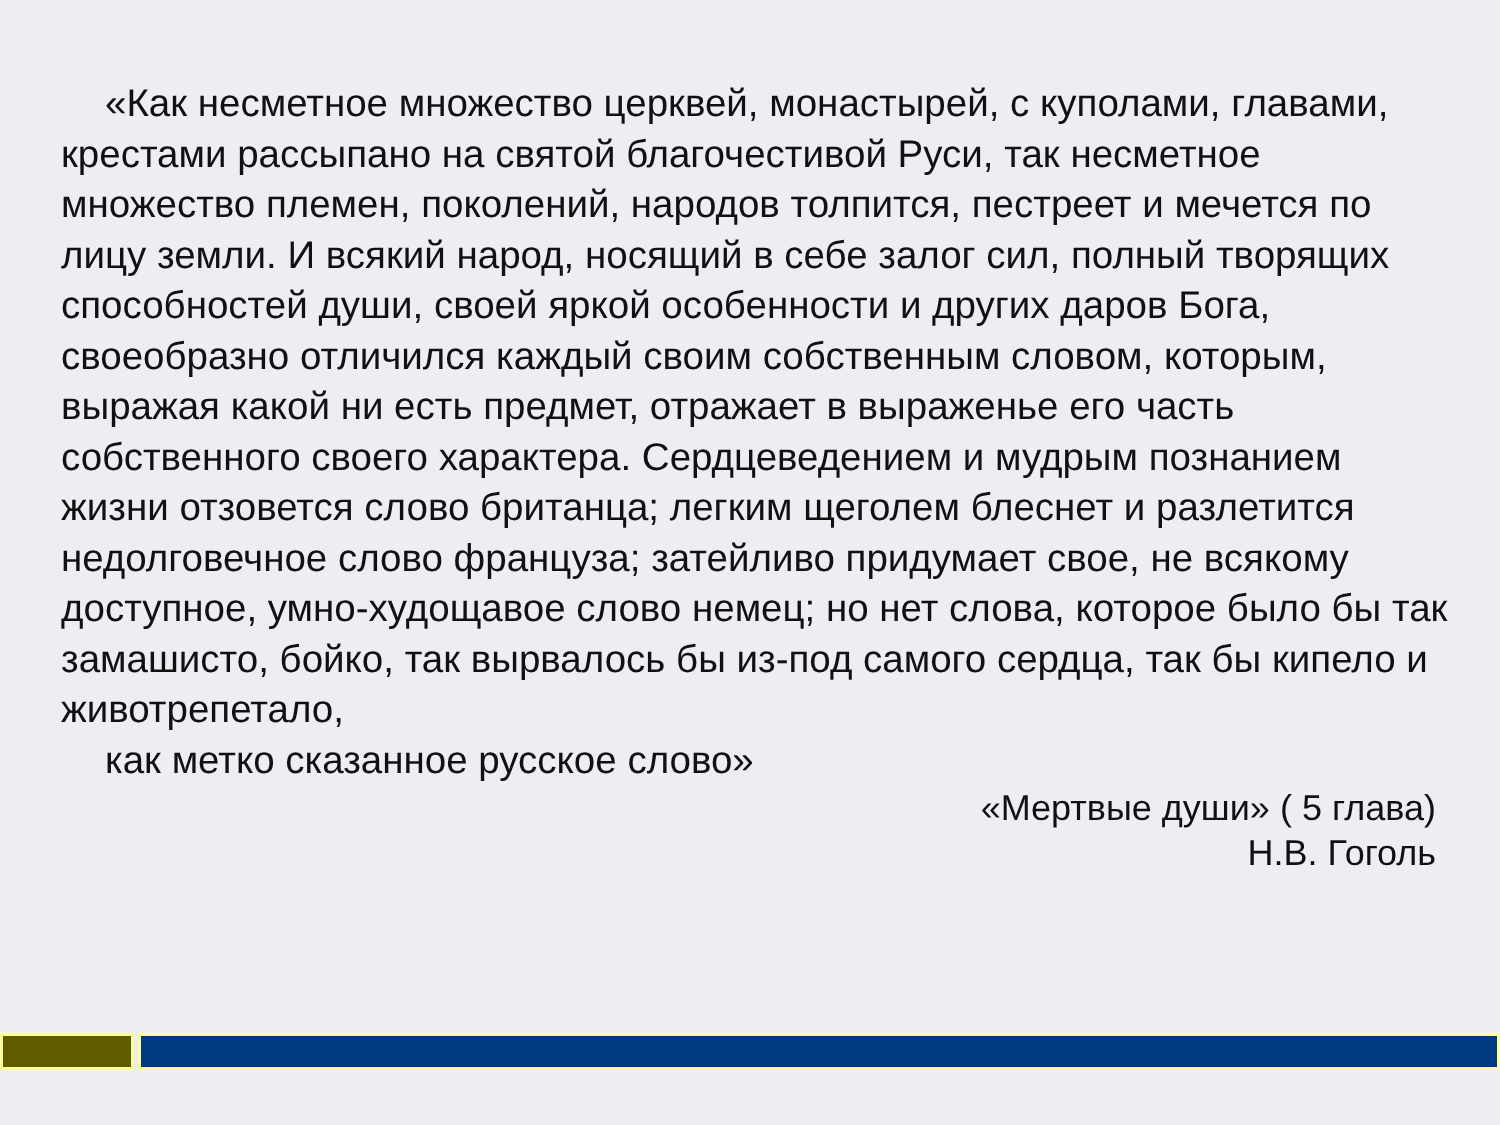«Как несметное множество церквей, монастырей, с куполами, главами, крестами рассыпано на святой благочестивой Руси, так несметное множество племен, поколений, народов толпится, пестреет и мечется по лицу земли. И всякий народ, носящий в себе залог сил, полный творящих способностей души, своей яркой особенности и других даров Бога, своеобразно отличился каждый своим собственным словом, которым, выражая какой ни есть предмет, отражает в выраженье его часть собственного своего характера. Сердцеведением и мудрым познанием жизни отзовется слово британца; легким щеголем блеснет и разлетится недолговечное слово француза; затейливо придумает свое, не всякому доступное, умно-худощавое слово немец; но нет слова, которое было бы так замашисто, бойко, так вырвалось бы из-под самого сердца, так бы кипело и животрепетало,
как метко сказанное русское слово»
«Мертвые души» ( 5 глава)
Н.В. Гоголь